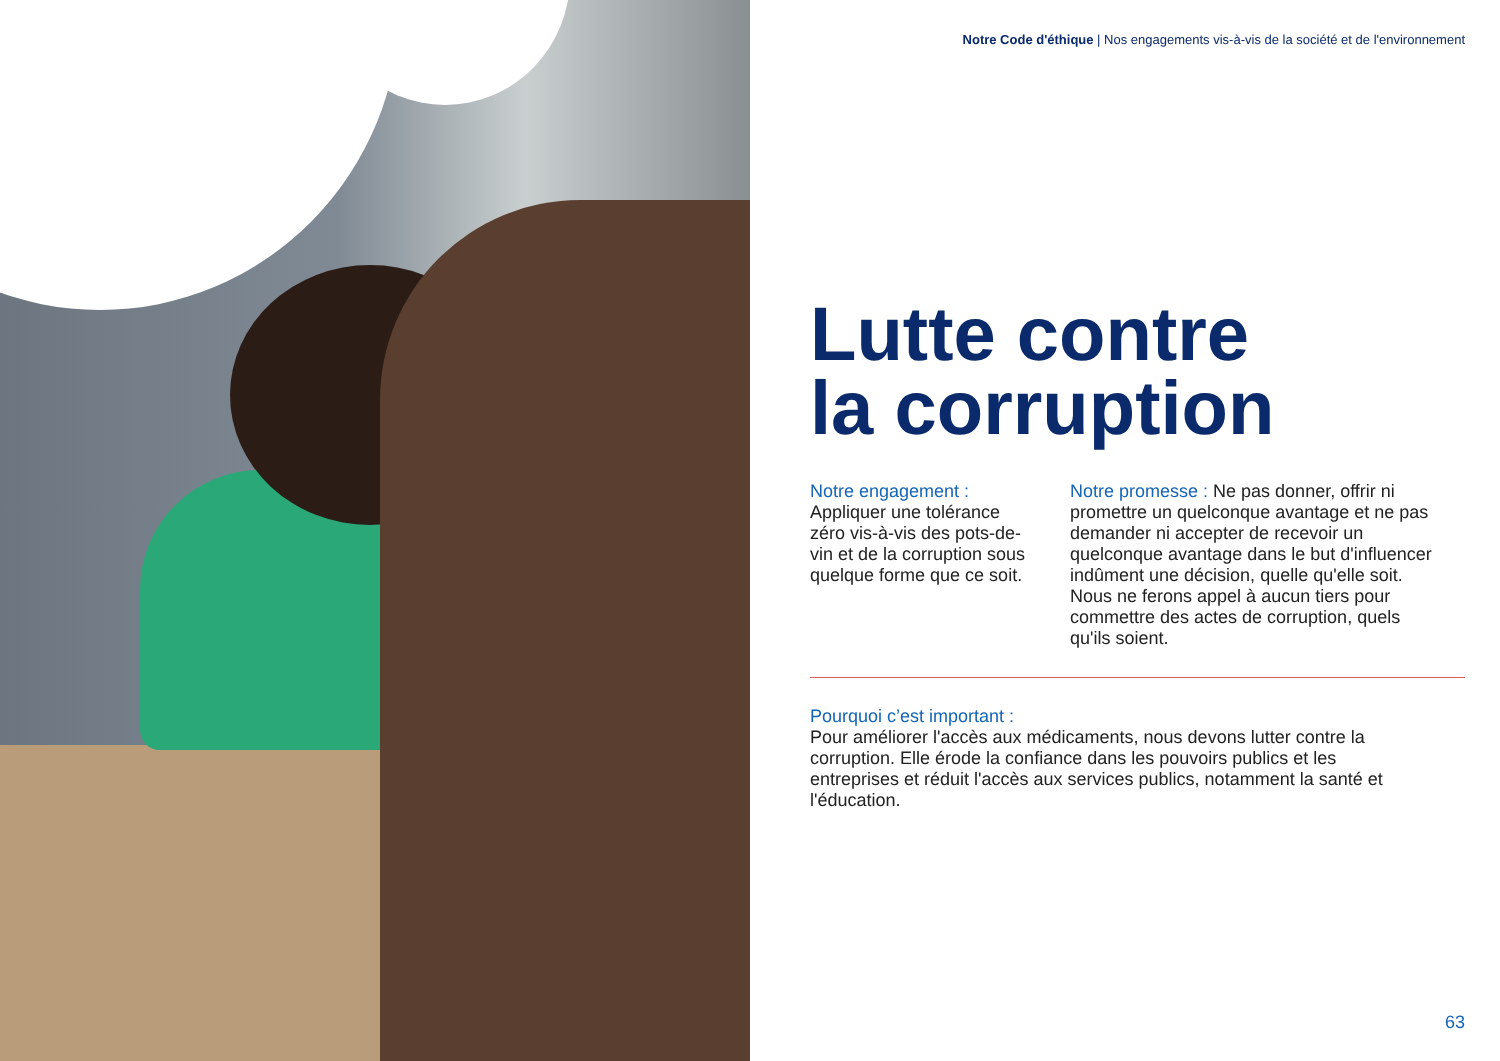Notre Code d'éthique | Nos engagements vis-à-vis de la société et de l'environnement
Lutte contre
la corruption
Notre engagement :
Appliquer une tolérance zéro vis-à-vis des pots-de-vin et de la corruption sous quelque forme que ce soit.
Notre promesse : Ne pas donner, offrir ni promettre un quelconque avantage et ne pas demander ni accepter de recevoir un quelconque avantage dans le but d'influencer indûment une décision, quelle qu'elle soit. Nous ne ferons appel à aucun tiers pour commettre des actes de corruption, quels qu'ils soient.
Pourquoi c’est important :
Pour améliorer l'accès aux médicaments, nous devons lutter contre la corruption. Elle érode la confiance dans les pouvoirs publics et les entreprises et réduit l'accès aux services publics, notamment la santé et l'éducation.
63